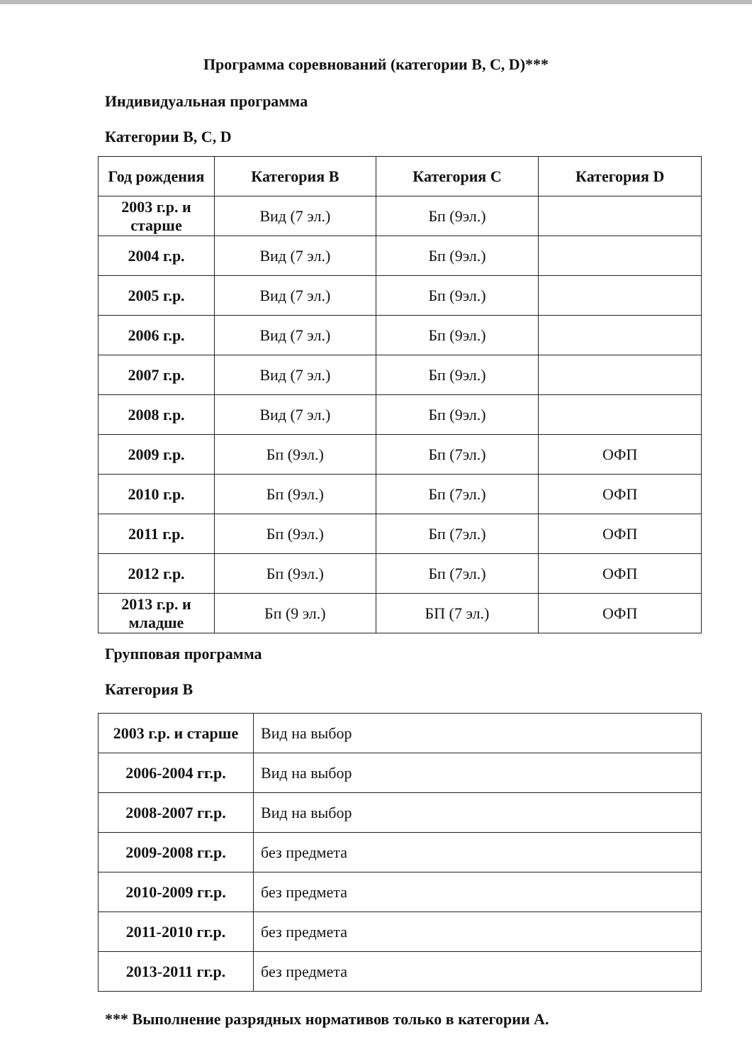Программа соревнований (категории В, С, D)***
Индивидуальная программа
Категории В, С, D
| Год рождения | Категория В | Категория С | Категория D |
| --- | --- | --- | --- |
| 2003 г.р. и старше | Вид (7 эл.) | Бп (9эл.) | |
| 2004 г.р. | Вид (7 эл.) | Бп (9эл.) | |
| 2005 г.р. | Вид (7 эл.) | Бп (9эл.) | |
| 2006 г.р. | Вид (7 эл.) | Бп (9эл.) | |
| 2007 г.р. | Вид (7 эл.) | Бп (9эл.) | |
| 2008 г.р. | Вид (7 эл.) | Бп (9эл.) | |
| 2009 г.р. | Бп (9эл.) | Бп (7эл.) | ОФП |
| 2010 г.р. | Бп (9эл.) | Бп (7эл.) | ОФП |
| 2011 г.р. | Бп (9эл.) | Бп (7эл.) | ОФП |
| 2012 г.р. | Бп (9эл.) | Бп (7эл.) | ОФП |
| 2013 г.р. и младше | Бп (9 эл.) | БП (7 эл.) | ОФП |
Групповая программа
Категория В
| 2003 г.р. и старше | Вид на выбор |
| 2006-2004 гг.р. | Вид на выбор |
| 2008-2007 гг.р. | Вид на выбор |
| 2009-2008 гг.р. | без предмета |
| 2010-2009 гг.р. | без предмета |
| 2011-2010 гг.р. | без предмета |
| 2013-2011 гг.р. | без предмета |
*** Выполнение разрядных нормативов только в категории А.